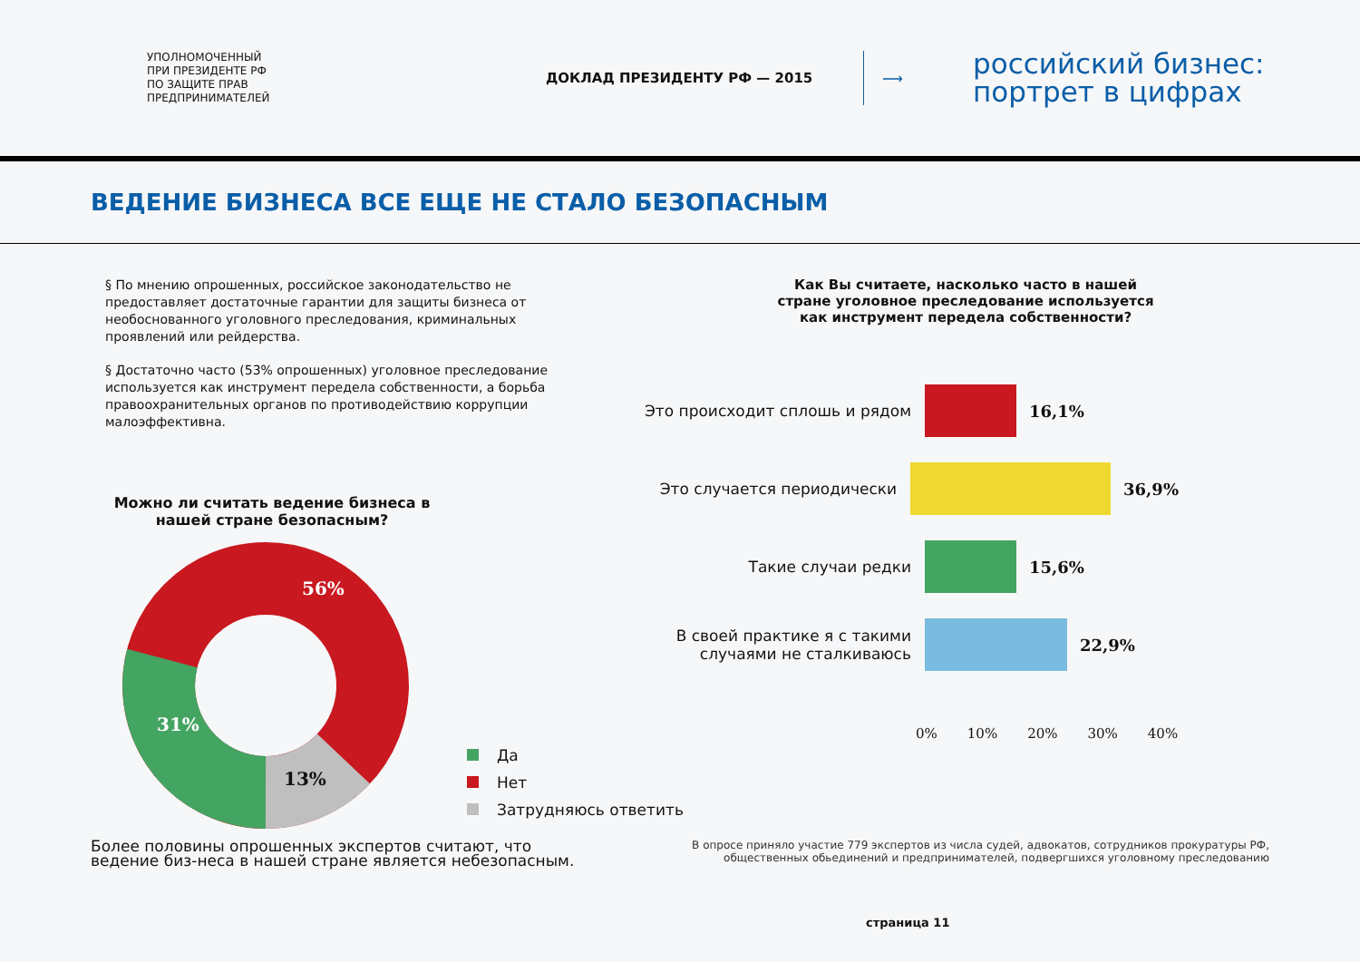УПОЛНОМОЧЕННЫЙ
ПРИ ПРЕЗИДЕНТЕ РФ
ПО ЗАЩИТЕ ПРАВ
ПРЕДПРИНИМАТЕЛЕЙ
ДОКЛАД ПРЕЗИДЕНТУ РФ — 2015 ⟶
российский бизнес:
портрет в цифрах
ВЕДЕНИЕ БИЗНЕСА ВСЕ ЕЩЕ НЕ СТАЛО БЕЗОПАСНЫМ
§ По мнению опрошенных, российское законодательство не предоставляет достаточные гарантии для защиты бизнеса от необоснованного уголовного преследования, криминальных проявлений или рейдерства.
§ Достаточно часто (53% опрошенных) уголовное преследование используется как инструмент передела собственности, а борьба правоохранительных органов по противодействию коррупции малоэффективна.
Как Вы считаете, насколько часто в нашей стране уголовное преследование используется как инструмент передела собственности?
Можно ли считать ведение бизнеса в нашей стране безопасным?
56%
31%
13%
Это происходит сплошь и рядом 16,1%
Это случается периодически 36,9%
Такие случаи редки 15,6%
В своей практике я с такими случаями не сталкиваюсь
22,9%
0% 10% 20% 30% 40%
Да
Нет
Затрудняюсь ответить
Более половины опрошенных экспертов считают, что ведение биз-неса в нашей стране является небезопасным.
В опросе приняло участие 779 экспертов из числа судей, адвокатов, сотрудников прокуратуры РФ, общественных обьединений и предпринимателей, подвергшихся уголовному преследованию
страница 11